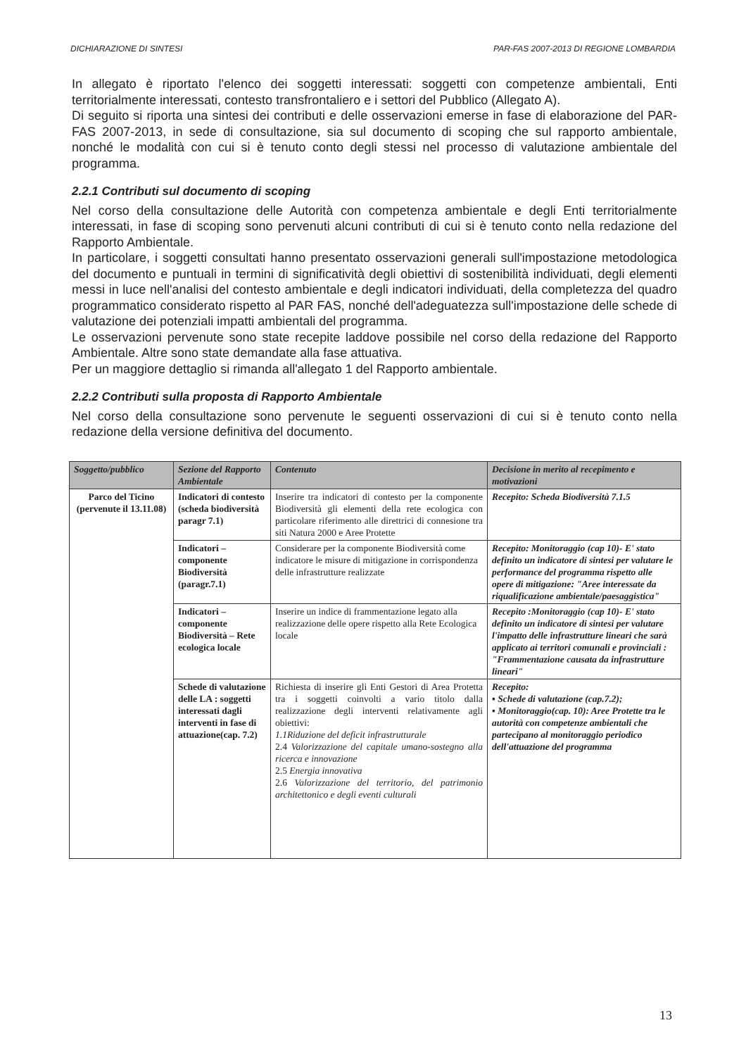DICHIARAZIONE DI SINTESI PAR-FAS 2007-2013 DI REGIONE LOMBARDIA
In allegato è riportato l'elenco dei soggetti interessati: soggetti con competenze ambientali, Enti territorialmente interessati, contesto transfrontaliero e i settori del Pubblico (Allegato A).
Di seguito si riporta una sintesi dei contributi e delle osservazioni emerse in fase di elaborazione del PAR-FAS 2007-2013, in sede di consultazione, sia sul documento di scoping che sul rapporto ambientale, nonché le modalità con cui si è tenuto conto degli stessi nel processo di valutazione ambientale del programma.
2.2.1 Contributi sul documento di scoping
Nel corso della consultazione delle Autorità con competenza ambientale e degli Enti territorialmente interessati, in fase di scoping sono pervenuti alcuni contributi di cui si è tenuto conto nella redazione del Rapporto Ambientale.
In particolare, i soggetti consultati hanno presentato osservazioni generali sull'impostazione metodologica del documento e puntuali in termini di significatività degli obiettivi di sostenibilità individuati, degli elementi messi in luce nell'analisi del contesto ambientale e degli indicatori individuati, della completezza del quadro programmatico considerato rispetto al PAR FAS, nonché dell'adeguatezza sull'impostazione delle schede di valutazione dei potenziali impatti ambientali del programma.
Le osservazioni pervenute sono state recepite laddove possibile nel corso della redazione del Rapporto Ambientale. Altre sono state demandate alla fase attuativa.
Per un maggiore dettaglio si rimanda all'allegato 1 del Rapporto ambientale.
2.2.2 Contributi sulla proposta di Rapporto Ambientale
Nel corso della consultazione sono pervenute le seguenti osservazioni di cui si è tenuto conto nella redazione della versione definitiva del documento.
| Soggetto/pubblico | Sezione del Rapporto Ambientale | Contenuto | Decisione in merito al recepimento e motivazioni |
| --- | --- | --- | --- |
| Parco del Ticino (pervenute il 13.11.08) | Indicatori di contesto (scheda biodiversità paragr 7.1) | Inserire tra indicatori di contesto per la componente Biodiversità gli elementi della rete ecologica con particolare riferimento alle direttrici di connesione tra siti Natura 2000 e Aree Protette | Recepito: Scheda Biodiversità 7.1.5 |
| | Indicatori – componente Biodiversità (paragr.7.1) | Considerare per la componente Biodiversità come indicatore le misure di mitigazione in corrispondenza delle infrastrutture realizzate | Recepito: Monitoraggio (cap 10)- E' stato definito un indicatore di sintesi per valutare le performance del programma rispetto alle opere di mitigazione: "Aree interessate da riqualificazione ambientale/paesaggistica" |
| | Indicatori – componente Biodiversità – Rete ecologica locale | Inserire un indice di frammentazione legato alla realizzazione delle opere rispetto alla Rete Ecologica locale | Recepito :Monitoraggio (cap 10)- E' stato definito un indicatore di sintesi per valutare l'impatto delle infrastrutture lineari che sarà applicato ai territori comunali e provinciali : "Frammentazione causata da infrastrutture lineari" |
| | Schede di valutazione delle LA : soggetti interessati dagli interventi in fase di attuazione(cap. 7.2) | Richiesta di inserire gli Enti Gestori di Area Protetta tra i soggetti coinvolti a vario titolo dalla realizzazione degli interventi relativamente agli obiettivi: 1.1Riduzione del deficit infrastrutturale 2.4 Valorizzazione del capitale umano-sostegno alla ricerca e innovazione 2.5 Energia innovativa 2.6 Valorizzazione del territorio, del patrimonio architettonico e degli eventi culturali | Recepito: ▪ Schede di valutazione (cap.7.2); ▪ Monitoraggio(cap. 10): Aree Protette tra le autorità con competenze ambientali che partecipano al monitoraggio periodico dell'attuazione del programma |
13